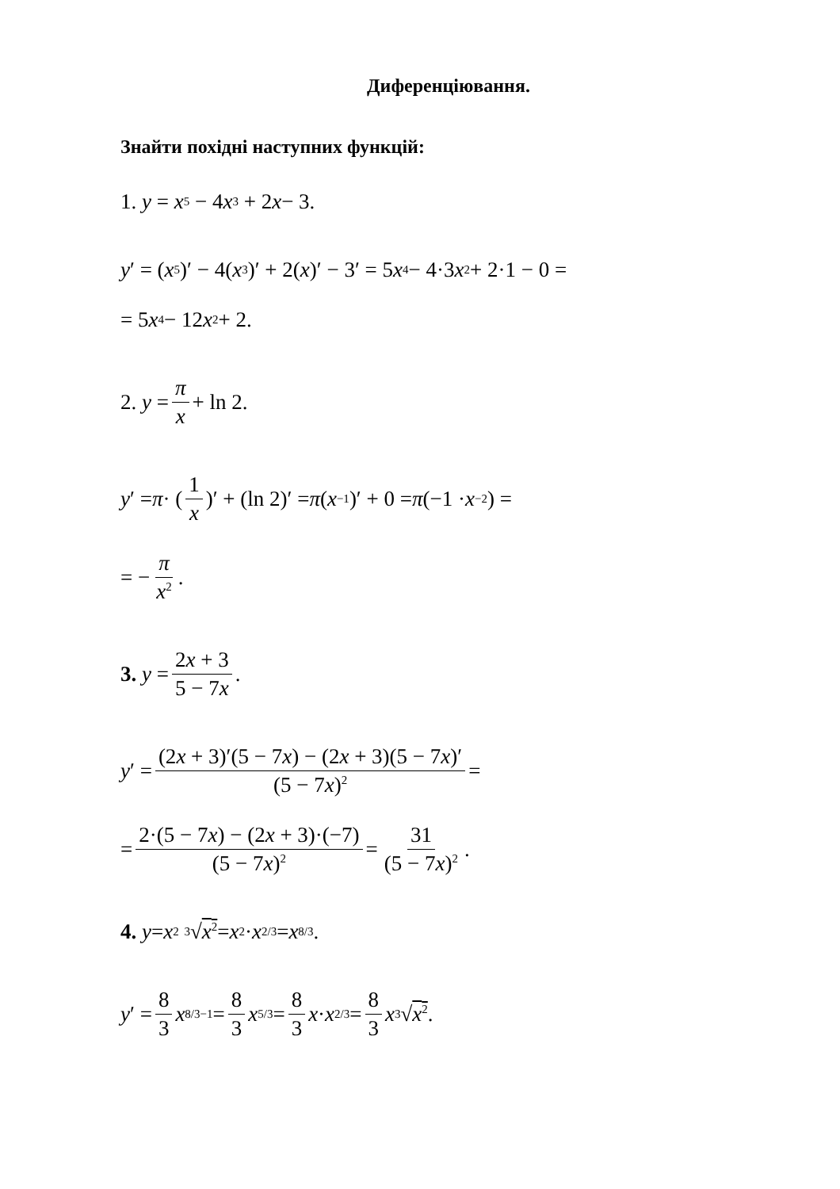Диференціювання.
Знайти похідні наступних функцій:
1. y = x<sup>5</sup> − 4 x<sup>3</sup> + 2 x − 3.
y ′ = (x<sup>5</sup>)′ − 4(x<sup>3</sup>)′ + 2(x)′ − 3′ = 5 x<sup>4</sup> − 4·3 x<sup>2</sup> + 2·1 − 0 =
= 5 x<sup>4</sup> − 12 x<sup>2</sup> + 2.
2. y = π x + ln 2.
y ′ = π · (1 x)′ + (ln 2)′ = π (x<sup>−1</sup>)′ + 0 = π (−1 · x<sup>−2</sup>) =
= − π x<sup>2</sup>.
3. y = 2x + 3 5 − 7x.
y ′ = (2x + 3)′(5 − 7x) − (2x + 3)(5 − 7x)′ (5 − 7x)<sup>2</sup> =
= 2·(5 − 7x) − (2x + 3)·(−7) (5 − 7x)<sup>2</sup> = 31 (5 − 7x)<sup>2</sup>.
4. y = x<sup>2</sup> <sup>3</sup>√ x<sup>2</sup> = x<sup>2</sup> · x<sup>2/3</sup> = x<sup>8/3</sup>.
y ′ = 8 3 x<sup>8/3−1</sup> = 8 3 x<sup>5/3</sup> = 8 3 x · x<sup>2/3</sup> = 8 3 x<sup>3</sup>√ x<sup>2</sup>.